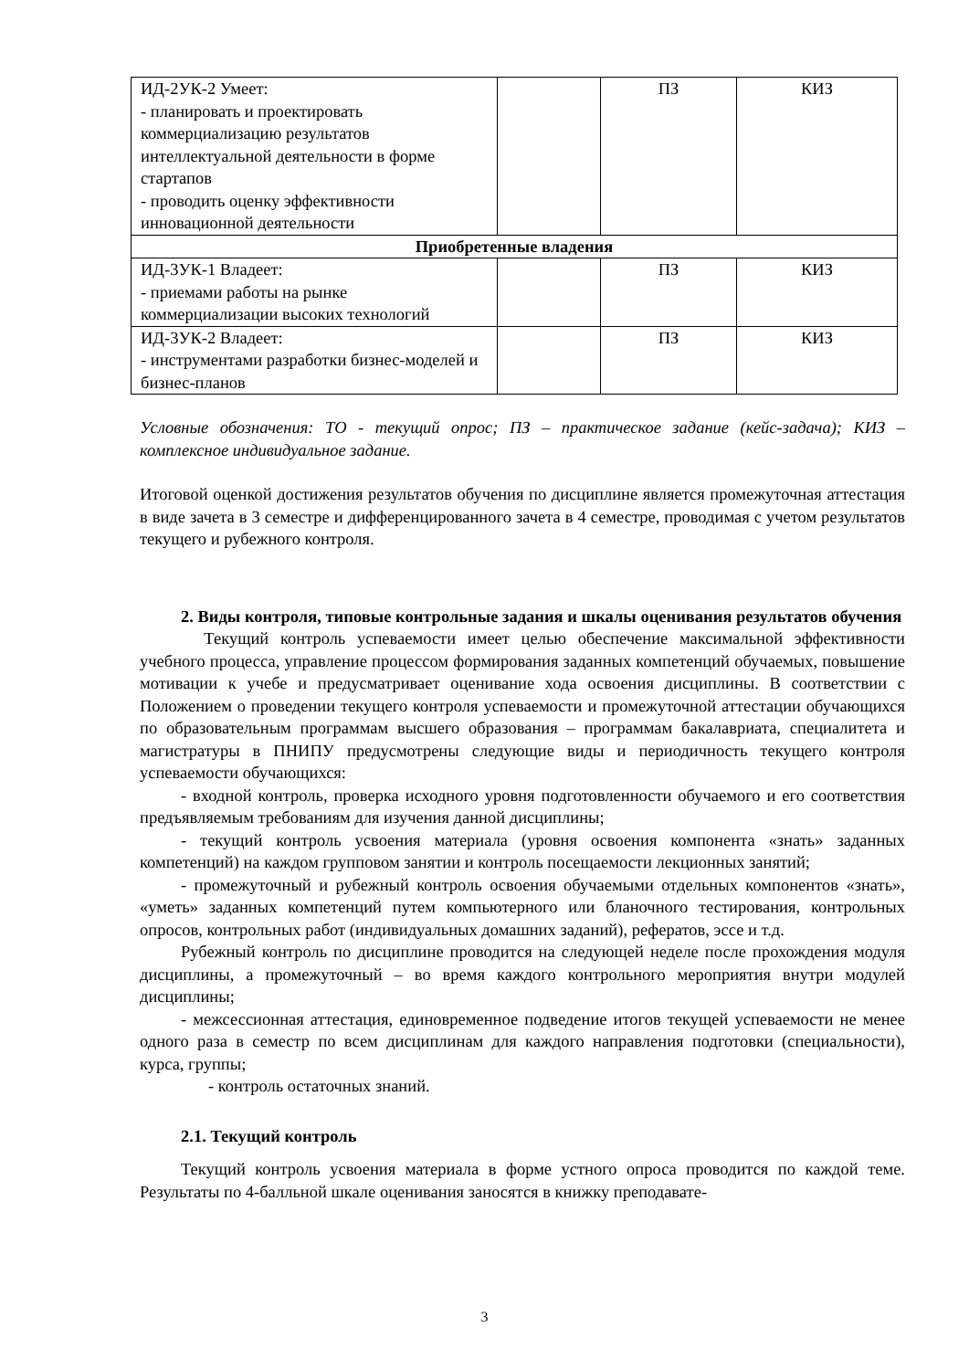| ИД-2УК-2 Умеет: - планировать и проектировать коммерциализацию результатов интеллектуальной деятельности в форме стартапов - проводить оценку эффективности инновационной деятельности | | ПЗ | КИЗ |
| Приобретенные владения | | | |
| ИД-3УК-1 Владеет: - приемами работы на рынке коммерциализации высоких технологий | | ПЗ | КИЗ |
| ИД-3УК-2 Владеет: - инструментами разработки бизнес-моделей и бизнес-планов | | ПЗ | КИЗ |
Условные обозначения: ТО - текущий опрос; ПЗ – практическое задание (кейс-задача); КИЗ – комплексное индивидуальное задание.
Итоговой оценкой достижения результатов обучения по дисциплине является промежуточная аттестация в виде зачета в 3 семестре и дифференцированного зачета в 4 семестре, проводимая с учетом результатов текущего и рубежного контроля.
2. Виды контроля, типовые контрольные задания и шкалы оценивания результатов обучения
Текущий контроль успеваемости имеет целью обеспечение максимальной эффективности учебного процесса, управление процессом формирования заданных компетенций обучаемых, повышение мотивации к учебе и предусматривает оценивание хода освоения дисциплины. В соответствии с Положением о проведении текущего контроля успеваемости и промежуточной аттестации обучающихся по образовательным программам высшего образования – программам бакалавриата, специалитета и магистратуры в ПНИПУ предусмотрены следующие виды и периодичность текущего контроля успеваемости обучающихся:
- входной контроль, проверка исходного уровня подготовленности обучаемого и его соответствия предъявляемым требованиям для изучения данной дисциплины;
- текущий контроль усвоения материала (уровня освоения компонента «знать» заданных компетенций) на каждом групповом занятии и контроль посещаемости лекционных занятий;
- промежуточный и рубежный контроль освоения обучаемыми отдельных компонентов «знать», «уметь» заданных компетенций путем компьютерного или бланочного тестирования, контрольных опросов, контрольных работ (индивидуальных домашних заданий), рефератов, эссе и т.д.
Рубежный контроль по дисциплине проводится на следующей неделе после прохождения модуля дисциплины, а промежуточный – во время каждого контрольного мероприятия внутри модулей дисциплины;
- межсессионная аттестация, единовременное подведение итогов текущей успеваемости не менее одного раза в семестр по всем дисциплинам для каждого направления подготовки (специальности), курса, группы;
- контроль остаточных знаний.
2.1. Текущий контроль
Текущий контроль усвоения материала в форме устного опроса проводится по каждой теме. Результаты по 4-балльной шкале оценивания заносятся в книжку преподавате-
3